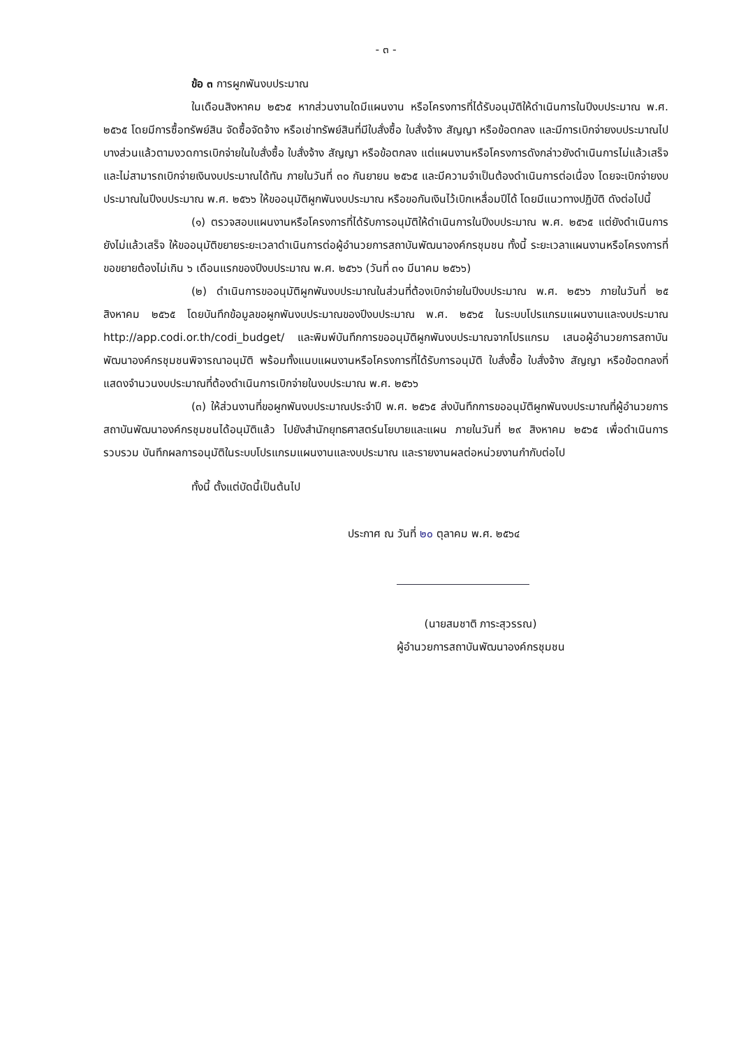- ๓ -
ข้อ ๓ การผูกพันงบประมาณ
ในเดือนสิงหาคม ๒๕๖๕ หากส่วนงานใดมีแผนงาน หรือโครงการที่ได้รับอนุมัติให้ดำเนินการในปีงบประมาณ พ.ศ. ๒๕๖๕ โดยมีการซื้อทรัพย์สิน จัดซื้อจัดจ้าง หรือเช่าทรัพย์สินที่มีใบสั่งซื้อ ใบสั่งจ้าง สัญญา หรือข้อตกลง และมีการเบิกจ่ายงบประมาณไปบางส่วนแล้วตามงวดการเบิกจ่ายในใบสั่งซื้อ ใบสั่งจ้าง สัญญา หรือข้อตกลง แต่แผนงานหรือโครงการดังกล่าวยังดำเนินการไม่แล้วเสร็จ และไม่สามารถเบิกจ่ายเงินงบประมาณได้ทัน ภายในวันที่ ๓๐ กันยายน ๒๕๖๕ และมีความจำเป็นต้องดำเนินการต่อเนื่อง โดยจะเบิกจ่ายงบประมาณในปีงบประมาณ พ.ศ. ๒๕๖๖ ให้ขออนุมัติผูกพันงบประมาณ หรือขอกันเงินไว้เบิกเหลื่อมปีได้ โดยมีแนวทางปฏิบัติ ดังต่อไปนี้
(๑) ตรวจสอบแผนงานหรือโครงการที่ได้รับการอนุมัติให้ดำเนินการในปีงบประมาณ พ.ศ. ๒๕๖๕ แต่ยังดำเนินการยังไม่แล้วเสร็จ ให้ขออนุมัติขยายระยะเวลาดำเนินการต่อผู้อำนวยการสถาบันพัฒนาองค์กรชุมชน ทั้งนี้ ระยะเวลาแผนงานหรือโครงการที่ขอขยายต้องไม่เกิน ๖ เดือนแรกของปีงบประมาณ พ.ศ. ๒๕๖๖ (วันที่ ๓๑ มีนาคม ๒๕๖๖)
(๒) ดำเนินการขออนุมัติผูกพันงบประมาณในส่วนที่ต้องเบิกจ่ายในปีงบประมาณ พ.ศ. ๒๕๖๖ ภายในวันที่ ๒๕ สิงหาคม ๒๕๖๕ โดยบันทึกข้อมูลขอผูกพันงบประมาณของปีงบประมาณ พ.ศ. ๒๕๖๕ ในระบบโปรแกรมแผนงานและงบประมาณ http://app.codi.or.th/codi_budget/ และพิมพ์บันทึกการขออนุมัติผูกพันงบประมาณจากโปรแกรม เสนอผู้อำนวยการสถาบันพัฒนาองค์กรชุมชนพิจารณาอนุมัติ พร้อมทั้งแนบแผนงานหรือโครงการที่ได้รับการอนุมัติ ใบสั่งซื้อ ใบสั่งจ้าง สัญญา หรือข้อตกลงที่แสดงจำนวนงบประมาณที่ต้องดำเนินการเบิกจ่ายในงบประมาณ พ.ศ. ๒๕๖๖
(๓) ให้ส่วนงานที่ขอผูกพันงบประมาณประจำปี พ.ศ. ๒๕๖๕ ส่งบันทึกการขออนุมัติผูกพันงบประมาณที่ผู้อำนวยการสถาบันพัฒนาองค์กรชุมชนได้อนุมัติแล้ว ไปยังสำนักยุทธศาสตร์นโยบายและแผน ภายในวันที่ ๒๙ สิงหาคม ๒๕๖๕ เพื่อดำเนินการรวบรวม บันทึกผลการอนุมัติในระบบโปรแกรมแผนงานและงบประมาณ และรายงานผลต่อหน่วยงานกำกับต่อไป
ทั้งนี้ ตั้งแต่บัดนี้เป็นต้นไป
ประกาศ ณ วันที่ ๒๐ ตุลาคม พ.ศ. ๒๕๖๔
(นายสมชาติ ภาระสุวรรณ)
ผู้อำนวยการสถาบันพัฒนาองค์กรชุมชน